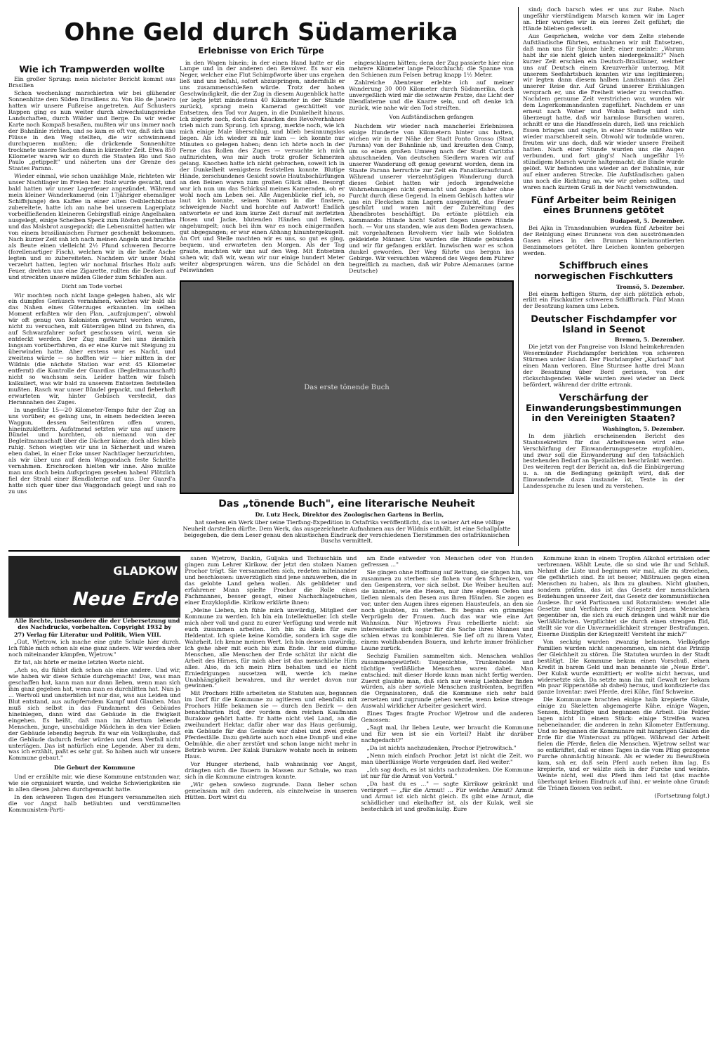Ohne Geld durch Südamerika
Erlebnisse von Erich Türpe
Wie ich Trampwerden wollte
Ein großer Sprung: mein nächster Bericht kommt aus Brasilien
Schon wochenlang marschierten wir bei glühender Sonnenhitze dem Süden Brasiliens zu. Von Rio de Janeiro hatten wir unsere Fußreise angetreten. Auf Schusters Rappen ging es nun weiter durch abwechslungsreiche Landschaften, durch Wälder und Berge. Da wir weder Karte noch Kompaß besaßen, mußten wir uns immer nach der Bahnlinie richten, und so kam es oft vor, daß sich uns Flüsse in den Weg stellten, die wir schwimmend durchqueren mußten; die drückende Sonnenhitze trocknete unsere Sachen dann in kürzester Zeit. Etwa 850 Kilometer waren wir so durch die Staaten Rio und Sao Paulo „getippelt" und näherten uns der Grenze des Staates Parana.
Wieder einmal, wie schon unzählige Male, richteten wir unser Nachtlager im Freien her. Holz wurde gesucht, und bald hatten wir unser Lagerfeuer angezündet. Während mein kleiner Wanderkamerad (ein 17jähriger ehemaliger Schiffsjunge) den Kaffee in einer alten Oelblechbüchse zubereitete, hatte ich am nahe bei unserem Lagerplatz vorbeifließenden kleineren Gebirgsfluß einige Angelhaken ausgelegt, einige Scheiben Speck zum Rösten geschnitten und das Maisbrot ausgepackt; die Lebensmittel hatten wir von einem brasilianischen Farmer geschenkt bekommen. Nach kurzer Zeit sah ich nach meinen Angeln und brachte als Beute einen vielleicht 2½ Pfund schweren Becorre (forellenartiger Fisch), welchen wir in die heiße Asche legten und so zubereiteten. Nachdem wir unser Mahl verzehrt hatten, legten wir nochmal frisches Holz aufs Feuer, drehten uns eine Zigarette, rollten die Decken auf und streckten unsere müden Glieder zum Schlafen aus.
Dicht am Tode vorbei
Wir mochten noch nicht lange gelegen haben, als wir ein dumpfes Geräusch vernahmen, welches wir bald als das Nahen eines Güterzuges erkannten. Im selben Moment erfaßten wir den Plan, „aufzujumpen", obwohl wir oft genug von Kolonisten gewarnt worden waren, nicht zu versuchen, mit Güterzügen blind zu fahren, da auf Schwarzfahrer sofort geschossen wird, wenn sie entdeckt werden. Der Zug mußte bei uns ziemlich langsam vorüberfahren, da er eine Kurve mit Steigung zu überwinden hatte. Aber erstens war es Nacht, und zweitens würde — so hofften wir — hier mitten in der Wildnis (die nächste Station war erst 45 Kilometer entfernt) die Kontrolle der Guardias (Begleitmannschaft) nicht so wachsam sein. Leider hatten wir falsch kalkuliert, was wir bald zu unserem Entsetzen feststellen mußten. Rasch war unser Bündel gepackt, und fieberhaft erwarteten wir, hinter Gebüsch versteckt, das Herannahen des Zuges.
In ungefähr 15—20 Kilometer-Tempo fuhr der Zug an uns vorüber; es gelang uns, in einem bedeckten leeren Waggon, dessen Seitentüren offen waren, hineinzuklettern. Aufatmend setzten wir uns auf unsere Bündel und horchten, ob niemand von der Begleitmannschaft über die Dächer käme; doch alles blieb ruhig. Schon wiegten wir uns in Sicherheit und waren eben dabei, in einer Ecke unser Nachtlager herzurichten, als wir über uns auf dem Waggondach feste Schritte vernahmen. Erschrocken hielten wir inne. Also mußte man uns doch beim Aufspringen gesehen haben! Plötzlich fiel der Strahl einer Blendlaterne auf uns. Der Guard'a hatte sich quer über das Waggondach gelegt und sah so zu uns
in den Wagen hinein; in der einen Hand hatte er die Lampe und in der anderen den Revolver. Es war ein Neger, welcher eine Flut Schimpfworte über uns ergehen ließ und uns befahl, sofort abzuspringen, andernfalls er uns zusammenschießen würde. Trotz der hohen Geschwindigkeit, die der Zug in diesem Augenblick hatte (er legte jetzt mindestens 40 Kilometer in der Stunde zurück), sprang mein Kamerad geschüttelt vor Entsetzen, den Tod vor Augen, in die Dunkelheit hinaus. Ich zögerte noch, doch das Knacken des Revolverhahnes trieb mich zum Sprung. Ich sprang, merkte noch, wie ich mich einige Male überschlug, und blieb besinnungslos liegen. Als ich wieder zu mir kam — ich konnte nur Minuten so gelegen haben; denn ich hörte noch in der Ferne das Rollen des Zuges — versuchte ich mich aufzurichten, was mir auch trotz großer Schmerzen gelang. Knochen hatte ich nicht gebrochen, soweit ich in der Dunkelheit wenigstens feststellen konnte. Blutige Hände, zerschundenes Gesicht sowie Hautabschürfungen an den Beinen waren zum großen Glück alles. Besorgt war ich nun um das Schicksal meines Kameraden, ob er wohl noch am Leben sei. Alle Augenblicke rief ich, so laut ich konnte, seinen Namen in die finstere, schweigende Nacht und horchte auf Antwort! Endlich antwortete er und kam kurze Zeit darauf mit zerfetzten Hosen und Jacke, blutenden Händen und Beinen, angehumpelt; auch bei ihm war es noch einigermaßen gut abgegangen; er war einen Abhang hinuntergekugelt. An Ort und Stelle machten wir es uns, so gut es ging, bequem, und erwarteten den Morgen. Als der Tag graute, machten wir uns auf den Weg. Mit Entsetzen sahen wir, daß wir, wenn wir nur einige hundert Meter weiter abgesprungen wären, uns die Schädel an den Felswänden
eingeschlagen hätten; denn der Zug passierte hier eine mehrere Kilometer lange Felsschlucht; die Spanne von den Schienen zum Felsen betrug knapp 1½ Meter.
Zahlreiche Abenteuer erlebte ich auf meiner Wanderung 30 000 Kilometer durch Südamerika, doch unvergeßlich wird mir die schwarze Fratze, das Licht der Blendlaterne und die Knarre sein, und oft denke ich zurück, wie nahe wir den Tod streiften.
Von Aufständischen gefangen
Nachdem wir wieder nach mancherlei Erlebnissen einige Hunderte von Kilometern hinter uns hatten, wichen wir in der Nähe der Stadt Ponto Grosso (Staat Parana) von der Bahnlinie ab, und kreuzten den Camp, um so einen großen Umweg nach der Stadt Curitzba abzuschneiden. Von deutschen Siedlern waren wir auf unserer Wanderung oft genug gewarnt worden, denn im Staate Parana herrschte zur Zeit ein Fanatikeraufstand. Während unserer vierzehntägigen Wanderung durch dieses Gebiet hatten wir jedoch irgendwelche Wahrnehmungen nicht gemacht und zogen daher ohne Furcht durch diese Gegend. In einem Gebüsch hatten wir uns ein Fleckchen zum Lagern ausgesucht, das Feuer geschürt und waren mit der Zubereitung des Abendbrotes beschäftigt. Da ertönte plötzlich ein Kommando: Hände hoch! Sofort flogen unsere Hände hoch. — Vor uns standen, wie aus dem Boden gewachsen, mit vorgehaltenen Revolvern vier halb wie Soldaten gekleidete Männer. Uns wurden die Hände gebunden und wir für gefangen erklärt. Inzwischen war es schon dunkel geworden. Der Weg führte uns bergan ins Gebirge. Wir versuchten während des Weges dem Führer begreiflich zu machen, daß wir Pobre Alemannes (arme Deutsche)
Das erste tönende Buch
Das „tönende Buch", eine literarische Neuheit
Dr. Lutz Heck, Direktor des Zoologischen Gartens in Berlin,
hat soeben ein Werk über seine Tierfang-Expedition in Ostafrika veröffentlicht, das in seiner Art eine völlige Neuheit darstellen dürfte. Dem Werk, das ausgezeichnete Aufnahmen aus der Wildnis enthält, ist eine Schallplatte beigegeben, die dem Leser genau den akustischen Eindruck der verschiedenen Tierstimmen des ostafrikanischen Buschs vermittelt.
sind; doch barsch wies er uns zur Ruhe. Nach ungefähr vierstündigem Marsch kamen wir im Lager an. Hier wurden wir in ein leeres Zelt geführt; die Hände blieben gefesselt.
Aus Gesprächen, welche vor dem Zelte stehende Aufständische führten, entnahmen wir mit Entsetzen, daß man uns für Spione hielt; einer meinte: „Warum habt ihr sie nicht gleich unten niedergeknallt?" Nach kurzer Zeit erschien ein Deutsch-Brasilianer, welcher uns auf Deutsch einem Kreuzverhör unterzog. Mit unserem Seefahrtsbuch konnten wir uns legitimieren; wir legten dann diesem halben Landsmann das Ziel unserer Reise dar. Auf Grund unserer Erzählungen versprach er, uns die Freiheit wieder zu verschaffen. Nachdem geraume Zeit verstrichen war, wurden wir dem Lagerkommandanten zugeführt. Nachdem er uns erneut nach Woher und Wohin befragt und sich überzeugt hatte, daß wir harmlose Burschen waren, schnitt er uns die Handfesseln durch, ließ uns reichlich Essen bringen und sagte, in einer Stunde müßten wir wieder marschbereit sein. Obwohl wir todmüde waren, freuten wir uns doch, daß wir wieder unsere Freiheit hatten. Nach einer Stunde wurden uns die Augen verbunden, und fort ging's! Nach ungefähr 1½ stündigem Marsch wurde haltgemacht; die Binde wurde gelöst. Wir befanden uns wieder an der Bahnlinie, nur auf einer anderen Strecke. Die Aufständischen gaben uns noch die Richtung an, wie wir gehen sollten, und waren nach kurzem Gruß in der Nacht verschwunden.
Fünf Arbeiter beim Reinigen eines Brunnens getötet
Budapest, 5. Dezember.
Bei Ajka in Transdanubien wurden fünf Arbeiter bei der Reinigung eines Brunnens von den ausströmenden Gasen eines in den Brunnen hineinmontierten Benzinmotors getötet. Ihre Leichen konnten geborgen werden.
Schiffbruch eines norwegischen Fischkutters
Tromsö, 5. Dezember.
Bei einem heftigen Sturm, der sich plötzlich erhob, erlitt ein Fischkutter schweren Schiffbruch. Fünf Mann der Besatzung kamen ums Leben.
Deutscher Fischdampfer vor Island in Seenot
Bremen, 5. Dezember.
Die jetzt von der Fangreise von Island heimkehrenden Wesermünder Fischdampfer berichten von schweren Stürmen unter Island. Der Fischdampfer „Kurland" hat einen Mann verloren. Eine Sturzsee hatte drei Mann der Besatzung über Bord gerissen, von der rückschlagenden Welle wurden zwei wieder an Deck befördert, während der dritte ertrank.
Verschärfung der Einwanderungsbestimmungen in den Vereinigten Staaten?
Washington, 5. Dezember.
In dem jährlich erscheinenden Bericht des Staatssekretärs für das Arbeitswesen wird eine Verschärfung der Einwanderungsgesetze empfohlen, und zwar soll die Einwanderung auf den tatsächlich bestehenden Bedarf an Spezialisten beschränkt werden. Des weiteren regt der Bericht an, daß die Einbürgerung u. a. an die Bedingung geknüpft wird, daß der Einwandernde dazu imstande ist, Texte in der Landessprache zu lesen und zu verstehen.
GLADKOW
Neue Erde
Alle Rechte, insbesondere die der Uebersetzung und des Nachdrucks, vorbehalten. Copyright 1932 by
27) Verlag für Literatur und Politik, Wien VIII.
„Gut, Wjetrow, ich mache eine gute Schule hier durch. Ich fühle mich schon als eine ganz andere. Wir werden aber noch miteinander kämpfen, Wjetrow."
Er tat, als hörte er meine letzten Worte nicht.
„Ach so, du fühlst dich schon als eine andere. Und wir, wie haben wir diese Schule durchgemacht! Das, was man geschaffen hat, kann man nur dann lieben, wenn man sich ihm ganz gegeben hat, wenn man es durchlitten hat. Nun ja ... Wertvoll und unsterblich ist nur das, was aus Leiden und Blut entstand, aus aufopferndem Kampf und Glauben. Man muß sich selbst in das Fundament des Gebäudes hineinlegen, dann wird das Gebäude in die Ewigkeit eingehen. Es heißt, daß man im Altertum lebende Menschen, junge, unschuldige Mädchen in den vier Ecken der Gebäude lebendig begrub. Es war ein Volksglaube, daß die Gebäude dadurch fester würden und dem Verfall nicht unterlägen. Das ist natürlich eine Legende. Aber zu dem, was ich erzählt, paßt es sehr gut. So haben auch wir unsere Kommune gebaut."
Die Geburt der Kommune
Und er erzählte mir, wie diese Kommune entstanden war, wie sie organisiert wurde, und welche Schwierigkeiten sie in allen diesen Jahren durchgemacht hatte.
In den schweren Tagen des Hungers versammelten sich die vor Angst halb betäubten und verstümmelten Kommunisten-Parti-
sanen Wjetrow, Bankin, Guljaka und Tschuschkin und gingen zum Lehrer Kirikow, der jetzt den stolzen Namen Prochor trägt. Sie versammelten sich, redeten miteinander und beschlossen: unverzüglich sind jene anzuwerben, die in das gelobte Land gehen wollen. Als gebildeter und erfahrener Mann spielte Prochor die Rolle eines Fachmannes, besser gesagt, eines Nachschlagebuches, einer Enzyklopädie. Kirikow erklärte ihnen:
„Meine Lieben, ich fühle mich unwürdig, Mitglied der Kommune zu werden. Ich bin ein Intellektueller. Ich stelle mich aber voll und ganz zu eurer Verfügung und werde mit euch zusammen arbeiten. Ich bin zu klein für eure Heldentat. Ich spiele keine Komödie, sondern ich sage die Wahrheit. Ich kenne meinen Wert. Ich bin dessen unwürdig. Ich gehe aber mit euch bis zum Ende. Ihr seid dumme Menschen, alle Menschen der Erde schätzt ihr nicht die Arbeit des Hirnes, für mich aber ist das menschliche Hirn alles. Also, da ich mein Hirn behalten und es nicht Erniedrigungen aussetzen will, werde ich meine Unabhängigkeit bewahren, und ihr werdet davon nur gewinnen."
Mit Prochors Hilfe arbeiteten sie Statuten aus, begannen im Dorf für die Kommune zu agitieren und ebenfalls mit Prochors Hilfe bekamen sie — durch den Bezirk — den benachbarten Hof, der vordem dem reichen Kaufmann Burakow gehört hatte. Er hatte nicht viel Land, an die zweihundert Hektar, dafür aber war das Haus geräumig, ein Gebäude für das Gesinde war dabei und zwei große Pferdeställe. Dazu gehörte auch noch eine Dampf- und eine Oelmühle, die aber zerstört und schon lange nicht mehr in Betrieb waren. Der Kulak Burakow wohnte noch in seinem Haus.
Vor Hunger sterbend, halb wahnsinnig vor Angst, drängten sich die Bauern in Massen zur Schule, wo man sich in die Kommune eintragen konnte.
„Wir gehen sowieso zugrunde. Dann lieber schon gemeinsam mit den anderen, als einzelweise in unseren Hütten. Dort wirst du
am Ende entweder von Menschen oder von Hunden gefressen ..."
Sie gingen ohne Hoffnung auf Rettung, sie gingen hin, um zusammen zu sterben: sie flohen vor den Schrecken, vor den Gespenstern, vor sich selbst. Die Weiber heulten auf: sie kannten, wie die Hexen, nur ihre eigenen Oefen und ließen niemals den Besen aus ihren Händen. Sie zogen es vor, unter den Augen ihres eigenen Hausteufels, an den sie noch glaubten, zu sterben. Es begann ein grimmiges Verprügeln der Frauen. Auch das war wie eine Art Wahnsinn. Nur Wjetrows Frau rebellierte nicht: sie interessierte sich sogar für die Sache ihres Mannes und schien etwas zu kombinieren. Sie lief oft zu ihrem Vater, einem wohlhabenden Bauern, und kehrte immer fröhlicher Laune zurück.
Sechzig Familien sammelten sich. Menschen wahllos zusammengewürfelt: Taugenichtse, Trunkenbolde und tüchtige verläßliche Menschen waren dabei. Man entschied: mit dieser Horde kann man nicht fertig werden. Zuerst glaubte man, daß sich nur wenig Liebhaber finden würden, als aber soviele Menschen zuströmten, begriffen die Organisatoren, daß die Kommune sich sehr bald zersetzen und zugrunde gehen werde, wenn keine strenge Auswahl wirklicher Arbeiter gesichert wird.
Eines Tages fragte Prochor Wjetrow und die anderen Genossen:
„Sagt mal, ihr lieben Leute, wer braucht die Kommune und für wen ist sie ein Vorteil? Habt ihr darüber nachgedacht?"
„Da ist nichts nachzudenken, Prochor Pjetrowitsch."
„Nenn mich einfach Prochor. Jetzt ist nicht die Zeit, wo man überflüssige Worte vergeuden darf. Red weiter."
„Ich sag doch, es ist nichts nachzudenken. Die Kommune ist nur für die Armut von Vorteil."
„Da hast du es ..." — sagte Kirrikow gekränkt und verärgert — „für die Armut! ... Für welche Armut? Armut und Armut ist sich nicht gleich. Es gibt eine Armut, die schädlicher und ekelhafter ist, als der Kulak, weil sie bestechlich ist und großmäulig. Eure
Kommune kann in einem Tropfen Alkohol ertrinken oder verbrennen. Wählt Leute, die so sind wie ihr und Schluß. Nehmt die Liste und beginnen wir mal, alle zu streichen, die gefährlich sind. Es ist besser, Mißtrauen gegen einen Menschen zu haben, als ihm zu glauben. Nicht glauben, sondern prüfen, das ist das Gesetz der menschlichen Beziehungen unserer Zeit, das Gesetz der kommunistischen Auslese. Ihr seid Partisanen und Rotarmisten: wendet alle Gesetze und Verfahren der Kriegszeit jenen Menschen gegenüber an, die sich zu euch drängen und wählt nur die Verläßlichsten. Verpflichtet sie durch einen strengen Eid, stellt sie vor die Unvermeidlichkeit strenger Bestrafungen. Eiserne Disziplin der Kriegszeit! Versteht ihr mich?"
Von sechzig wurden zwanzig belassen. Vielköpfige Familien wurden nicht angenommen, um nicht das Prinzip der Gleichheit zu stören. Die Statuten wurden in der Stadt bestätigt. Die Kommune bekam einen Vorschuß, einen Kredit in barem Geld und man benannte sie „Neue Erde". Der Kulak wurde exmittiert; er wollte nicht heraus, und widersetzte sich. Da setzte man ihn mit Gewalt (er bekam ein paar Rippenstöße ab dabei) heraus, und konfiszierte das ganze Inventar: zwei Pferde, drei Kühe, fünf Schweine.
Die Kommunare brachten einige halb krepierte Gäule, einige zu Skeletten abgemagerte Kühe, einige Wagen, Sensen, Holzpflüge und begannen die Arbeit. Die Felder lagen nicht in einem Stück: einige Streifen waren nebeneinander, die anderen in zehn Kilometer Entfernung. Und so begannen die Kommunare mit hungrigen Gäulen die Erde für die Wintersaat zu pflügen. Während der Arbeit fielen die Pferde, fielen die Menschen. Wjetrow selbst war so entkräftet, daß er eines Tages in die vom Pflug gezogene Furche ohnmächtig hinsank. Als er wieder zu Bewußtsein kam, sah er, daß sein Pferd auch neben ihm lag. Es krepierte, und er wälzte sich in der Furche und weinte. Weinte nicht, weil das Pferd ihm leid tat (das machte überhaupt keinen Eindruck auf ihn), er weinte ohne Grund: die Tränen flossen von selbst.
(Fortsetzung folgt.)